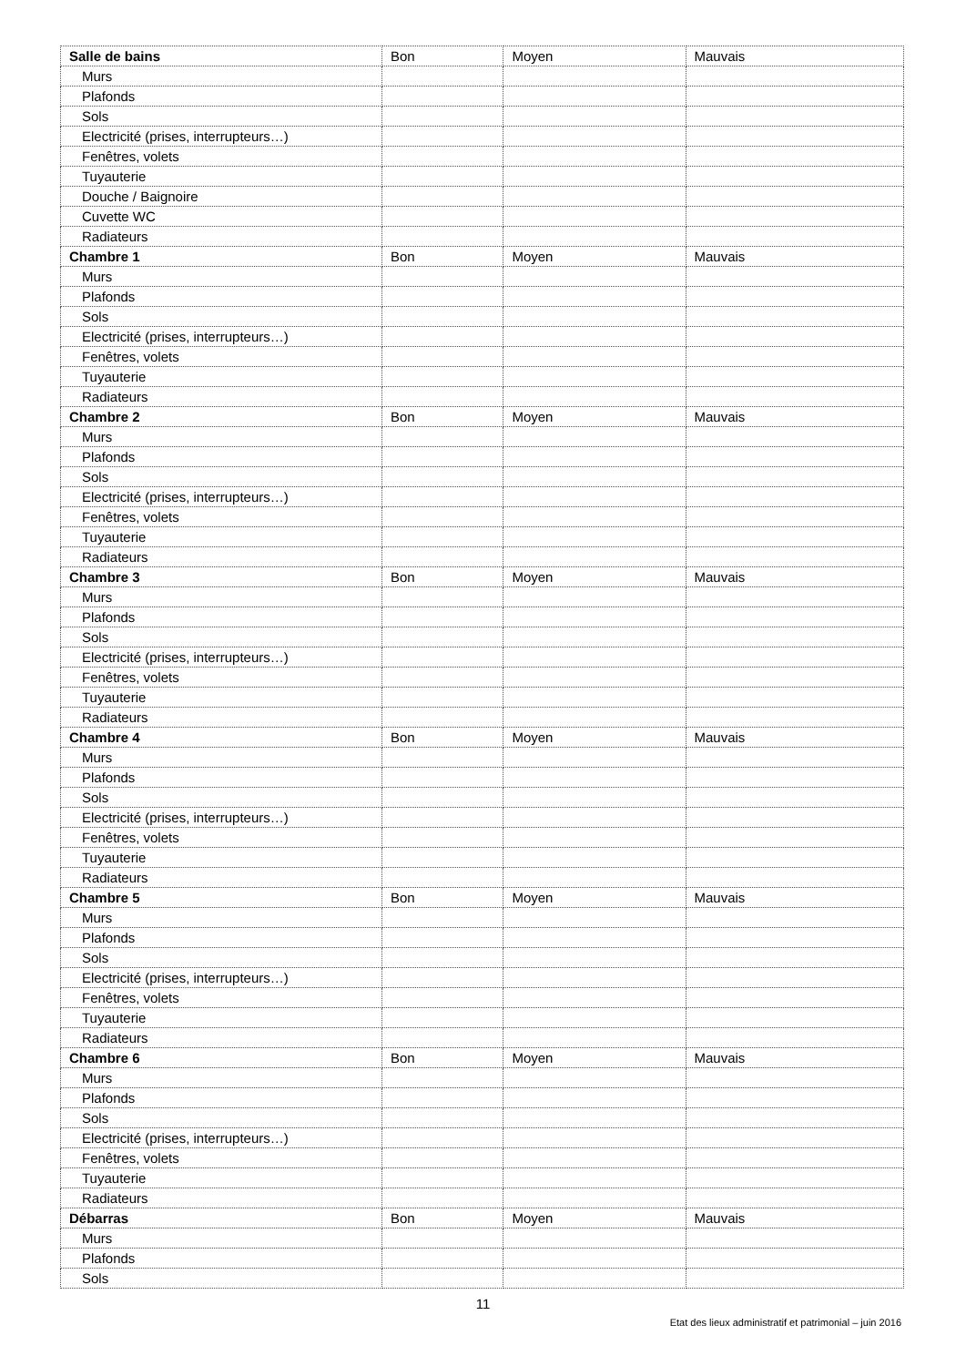| Salle de bains | Bon | Moyen | Mauvais |
| Murs | | | |
| Plafonds | | | |
| Sols | | | |
| Electricité (prises, interrupteurs…) | | | |
| Fenêtres, volets | | | |
| Tuyauterie | | | |
| Douche / Baignoire | | | |
| Cuvette WC | | | |
| Radiateurs | | | |
| Chambre 1 | Bon | Moyen | Mauvais |
| Murs | | | |
| Plafonds | | | |
| Sols | | | |
| Electricité (prises, interrupteurs…) | | | |
| Fenêtres, volets | | | |
| Tuyauterie | | | |
| Radiateurs | | | |
| Chambre 2 | Bon | Moyen | Mauvais |
| Murs | | | |
| Plafonds | | | |
| Sols | | | |
| Electricité (prises, interrupteurs…) | | | |
| Fenêtres, volets | | | |
| Tuyauterie | | | |
| Radiateurs | | | |
| Chambre 3 | Bon | Moyen | Mauvais |
| Murs | | | |
| Plafonds | | | |
| Sols | | | |
| Electricité (prises, interrupteurs…) | | | |
| Fenêtres, volets | | | |
| Tuyauterie | | | |
| Radiateurs | | | |
| Chambre 4 | Bon | Moyen | Mauvais |
| Murs | | | |
| Plafonds | | | |
| Sols | | | |
| Electricité (prises, interrupteurs…) | | | |
| Fenêtres, volets | | | |
| Tuyauterie | | | |
| Radiateurs | | | |
| Chambre 5 | Bon | Moyen | Mauvais |
| Murs | | | |
| Plafonds | | | |
| Sols | | | |
| Electricité (prises, interrupteurs…) | | | |
| Fenêtres, volets | | | |
| Tuyauterie | | | |
| Radiateurs | | | |
| Chambre 6 | Bon | Moyen | Mauvais |
| Murs | | | |
| Plafonds | | | |
| Sols | | | |
| Electricité (prises, interrupteurs…) | | | |
| Fenêtres, volets | | | |
| Tuyauterie | | | |
| Radiateurs | | | |
| Débarras | Bon | Moyen | Mauvais |
| Murs | | | |
| Plafonds | | | |
| Sols | | | |
11
Etat des lieux administratif et patrimonial – juin 2016